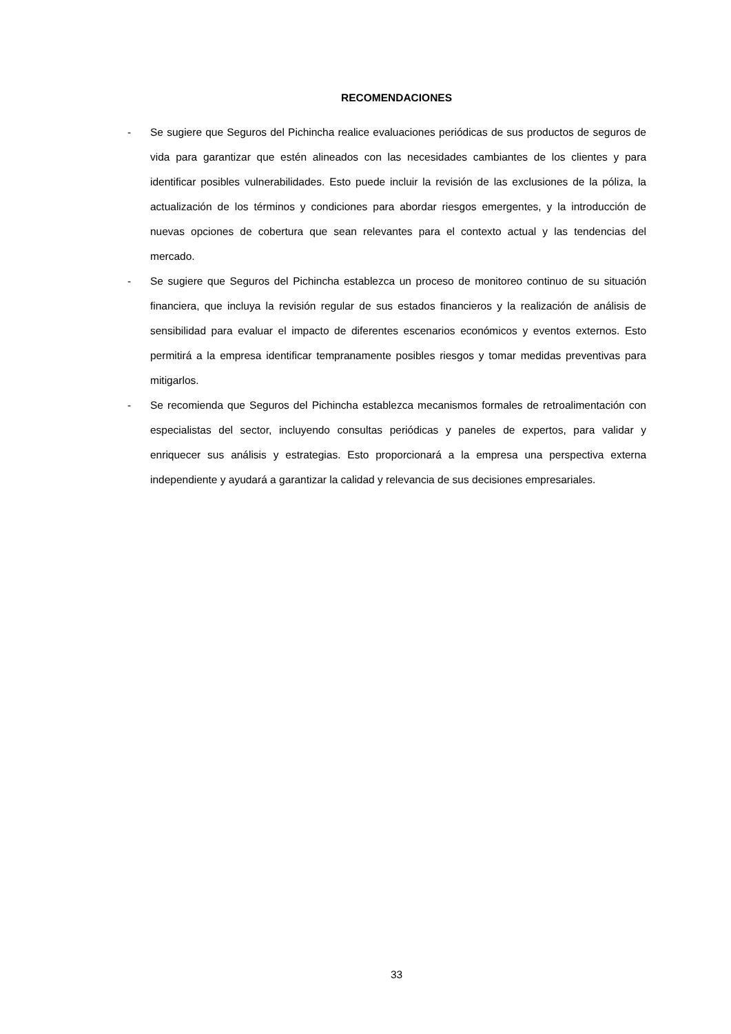RECOMENDACIONES
- Se sugiere que Seguros del Pichincha realice evaluaciones periódicas de sus productos de seguros de vida para garantizar que estén alineados con las necesidades cambiantes de los clientes y para identificar posibles vulnerabilidades. Esto puede incluir la revisión de las exclusiones de la póliza, la actualización de los términos y condiciones para abordar riesgos emergentes, y la introducción de nuevas opciones de cobertura que sean relevantes para el contexto actual y las tendencias del mercado.
- Se sugiere que Seguros del Pichincha establezca un proceso de monitoreo continuo de su situación financiera, que incluya la revisión regular de sus estados financieros y la realización de análisis de sensibilidad para evaluar el impacto de diferentes escenarios económicos y eventos externos. Esto permitirá a la empresa identificar tempranamente posibles riesgos y tomar medidas preventivas para mitigarlos.
- Se recomienda que Seguros del Pichincha establezca mecanismos formales de retroalimentación con especialistas del sector, incluyendo consultas periódicas y paneles de expertos, para validar y enriquecer sus análisis y estrategias. Esto proporcionará a la empresa una perspectiva externa independiente y ayudará a garantizar la calidad y relevancia de sus decisiones empresariales.
33